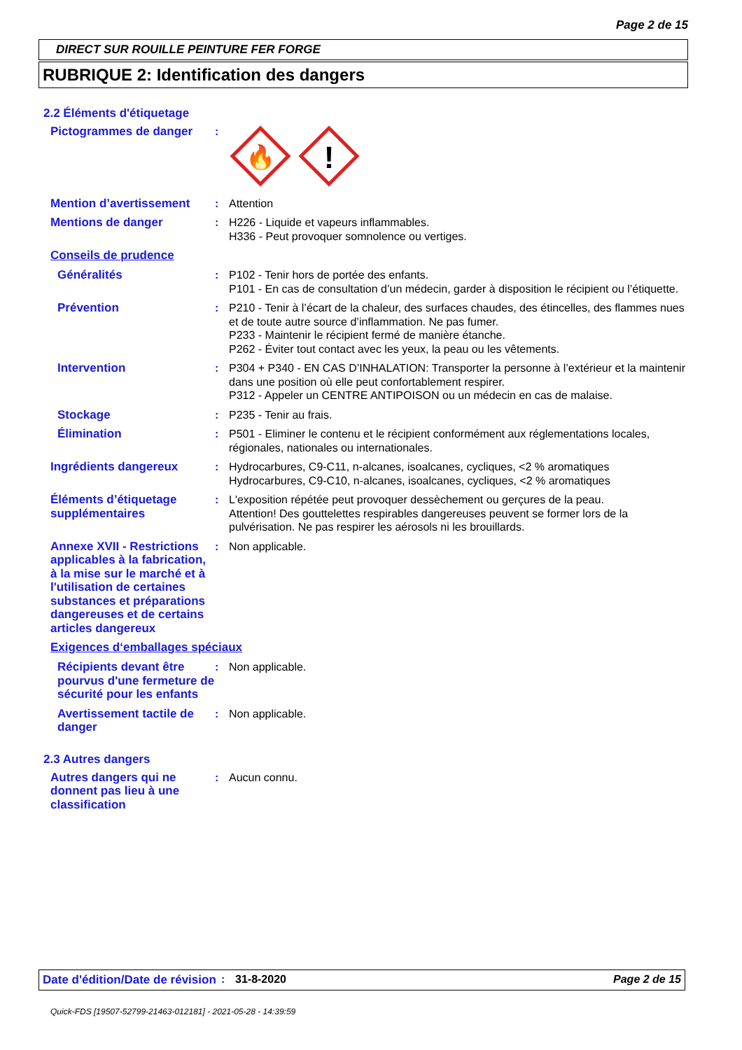Page 2 de 15
DIRECT SUR ROUILLE PEINTURE FER FORGE
RUBRIQUE 2: Identification des dangers
2.2 Éléments d'étiquetage
Pictogrammes de danger :
🔥
!
Mention d’avertissement : Attention
Mentions de danger : H226 - Liquide et vapeurs inflammables.
H336 - Peut provoquer somnolence ou vertiges.
Conseils de prudence
Généralités : P102 - Tenir hors de portée des enfants.
P101 - En cas de consultation d’un médecin, garder à disposition le récipient ou l’étiquette.
Prévention : P210 - Tenir à l’écart de la chaleur, des surfaces chaudes, des étincelles, des flammes nues et de toute autre source d’inflammation. Ne pas fumer.
P233 - Maintenir le récipient fermé de manière étanche.
P262 - Éviter tout contact avec les yeux, la peau ou les vêtements.
Intervention : P304 + P340 - EN CAS D’INHALATION: Transporter la personne à l’extérieur et la maintenir dans une position où elle peut confortablement respirer.
P312 - Appeler un CENTRE ANTIPOISON ou un médecin en cas de malaise.
Stockage : P235 - Tenir au frais.
Élimination : P501 - Eliminer le contenu et le récipient conformément aux réglementations locales, régionales, nationales ou internationales.
Ingrédients dangereux : Hydrocarbures, C9-C11, n-alcanes, isoalcanes, cycliques, <2 % aromatiques
Hydrocarbures, C9-C10, n-alcanes, isoalcanes, cycliques, <2 % aromatiques
Éléments d’étiquetage supplémentaires
: L'exposition répétée peut provoquer dessèchement ou gerçures de la peau.
Attention! Des gouttelettes respirables dangereuses peuvent se former lors de la pulvérisation. Ne pas respirer les aérosols ni les brouillards.
Annexe XVII - Restrictions applicables à la fabrication, à la mise sur le marché et à l'utilisation de certaines substances et préparations dangereuses et de certains articles dangereux
: Non applicable.
Exigences d‘emballages spéciaux
Récipients devant être pourvus d'une fermeture de sécurité pour les enfants
: Non applicable.
Avertissement tactile de danger
: Non applicable.
2.3 Autres dangers
Autres dangers qui ne donnent pas lieu à une classification
: Aucun connu.
Date d'édition/Date de révision
: 31-8-2020 Page 2 de 15
Quick-FDS [19507-52799-21463-012181] - 2021-05-28 - 14:39:59